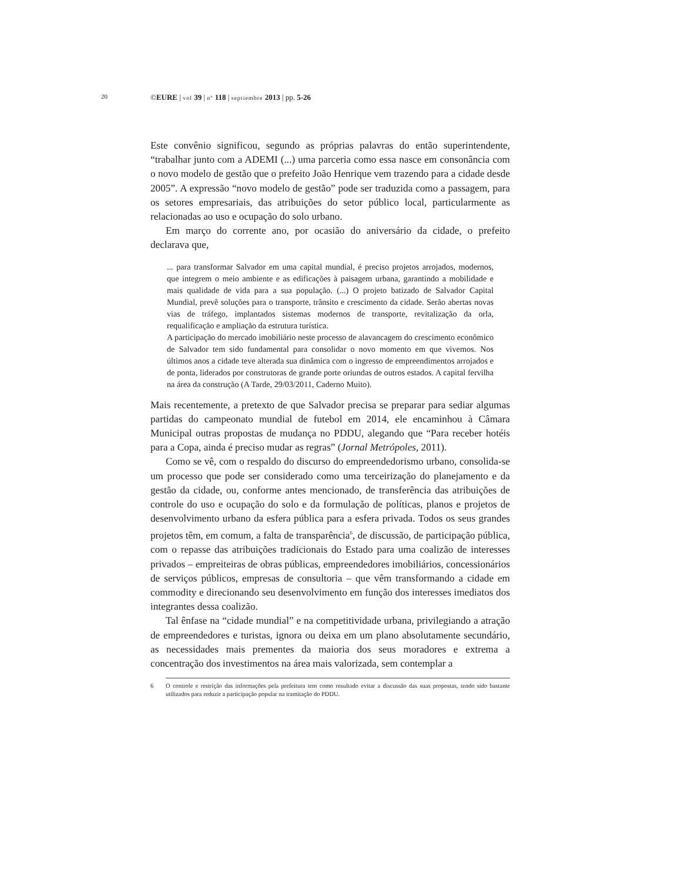20 ©EURE | vol 39 | nº 118 | septiembre 2013 | pp. 5-26
Este convênio significou, segundo as próprias palavras do então superintendente, “trabalhar junto com a ADEMI (...) uma parceria como essa nasce em consonância com o novo modelo de gestão que o prefeito João Henrique vem trazendo para a cidade desde 2005”. A expressão “novo modelo de gestão” pode ser traduzida como a passagem, para os setores empresariais, das atribuições do setor público local, particularmente as relacionadas ao uso e ocupação do solo urbano.
Em março do corrente ano, por ocasião do aniversário da cidade, o prefeito declarava que,
... para transformar Salvador em uma capital mundial, é preciso projetos arrojados, modernos, que integrem o meio ambiente e as edificações à paisagem urbana, garantindo a mobilidade e mais qualidade de vida para a sua população. (...) O projeto batizado de Salvador Capital Mundial, prevê soluções para o transporte, trânsito e crescimento da cidade. Serão abertas novas vias de tráfego, implantados sistemas modernos de transporte, revitalização da orla, requalificação e ampliação da estrutura turística.
A participação do mercado imobiliário neste processo de alavancagem do crescimento econômico de Salvador tem sido fundamental para consolidar o novo momento em que vivemos. Nos últimos anos a cidade teve alterada sua dinâmica com o ingresso de empreendimentos arrojados e de ponta, liderados por construtoras de grande porte oriundas de outros estados. A capital fervilha na área da construção (A Tarde, 29/03/2011, Caderno Muito).
Mais recentemente, a pretexto de que Salvador precisa se preparar para sediar algumas partidas do campeonato mundial de futebol em 2014, ele encaminhou à Câmara Municipal outras propostas de mudança no PDDU, alegando que “Para receber hotéis para a Copa, ainda é preciso mudar as regras” (Jornal Metrópoles, 2011).
Como se vê, com o respaldo do discurso do empreendedorismo urbano, consolida-se um processo que pode ser considerado como uma terceirização do planejamento e da gestão da cidade, ou, conforme antes mencionado, de transferência das atribuições de controle do uso e ocupação do solo e da formulação de políticas, planos e projetos de desenvolvimento urbano da esfera pública para a esfera privada. Todos os seus grandes projetos têm, em comum, a falta de transparência<sup>6</sup>, de discussão, de participação pública, com o repasse das atribuições tradicionais do Estado para uma coalizão de interesses privados – empreiteiras de obras públicas, empreendedores imobiliários, concessionários de serviços públicos, empresas de consultoria – que vêm transformando a cidade em commodity e direcionando seu desenvolvimento em função dos interesses imediatos dos integrantes dessa coalizão.
Tal ênfase na “cidade mundial” e na competitividade urbana, privilegiando a atração de empreendedores e turistas, ignora ou deixa em um plano absolutamente secundário, as necessidades mais prementes da maioria dos seus moradores e extrema a concentração dos investimentos na área mais valorizada, sem contemplar a
6 O controle e restrição das informações pela prefeitura tem como resultado evitar a discussão das suas propostas, tendo sido bastante utilizados para reduzir a participação popular na tramitação do PDDU.